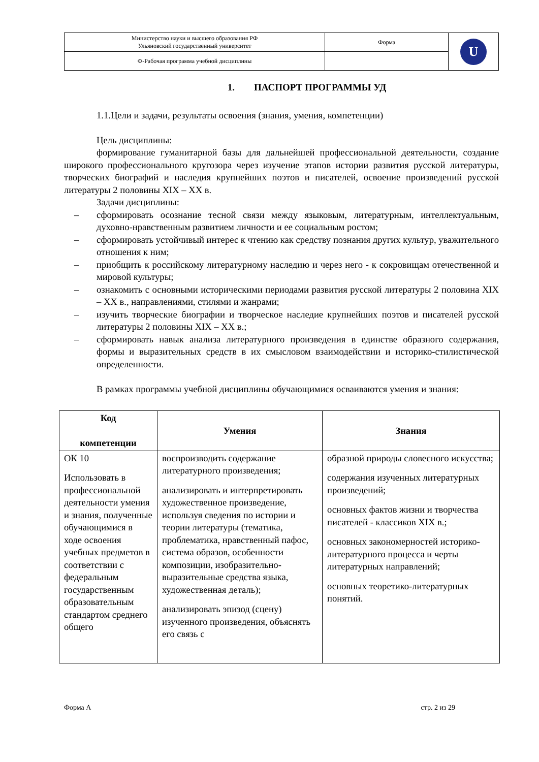| Министерство науки и высшего образования РФ Ульяновский государственный университет | Форма | U |
| Ф-Рабочая программа учебной дисциплины | | |
1. ПАСПОРТ ПРОГРАММЫ УД
1.1.Цели и задачи, результаты освоения (знания, умения, компетенции)
Цель дисциплины:
формирование гуманитарной базы для дальнейшей профессиональной деятельности, создание широкого профессионального кругозора через изучение этапов истории развития русской литературы, творческих биографий и наследия крупнейших поэтов и писателей, освоение произведений русской литературы 2 половины XIX – XX в.
Задачи дисциплины:
– сформировать осознание тесной связи между языковым, литературным, интеллектуальным, духовно-нравственным развитием личности и ее социальным ростом;
– сформировать устойчивый интерес к чтению как средству познания других культур, уважительного отношения к ним;
– приобщить к российскому литературному наследию и через него - к сокровищам отечественной и мировой культуры;
– ознакомить с основными историческими периодами развития русской литературы 2 половина XIX – XX в., направлениями, стилями и жанрами;
– изучить творческие биографии и творческое наследие крупнейших поэтов и писателей русской литературы 2 половины XIX – XX в.;
– сформировать навык анализа литературного произведения в единстве образного содержания, формы и выразительных средств в их смысловом взаимодействии и историко-стилистической определенности.
В рамках программы учебной дисциплины обучающимися осваиваются умения и знания:
| Код компетенции | Умения | Знания |
| --- | --- | --- |
| ОК 10 Использовать в профессиональной деятельности умения и знания, полученные обучающимися в ходе освоения учебных предметов в соответствии с федеральным государственным образовательным стандартом среднего общего | воспроизводить содержание литературного произведения; анализировать и интерпретировать художественное произведение, используя сведения по истории и теории литературы (тематика, проблематика, нравственный пафос, система образов, особенности композиции, изобразительно-выразительные средства языка, художественная деталь); анализировать эпизод (сцену) изученного произведения, объяснять его связь с | образной природы словесного искусства; содержания изученных литературных произведений; основных фактов жизни и творчества писателей - классиков XIX в.; основных закономерностей историко-литературного процесса и черты литературных направлений; основных теоретико-литературных понятий. |
Форма А стр. 2 из 29